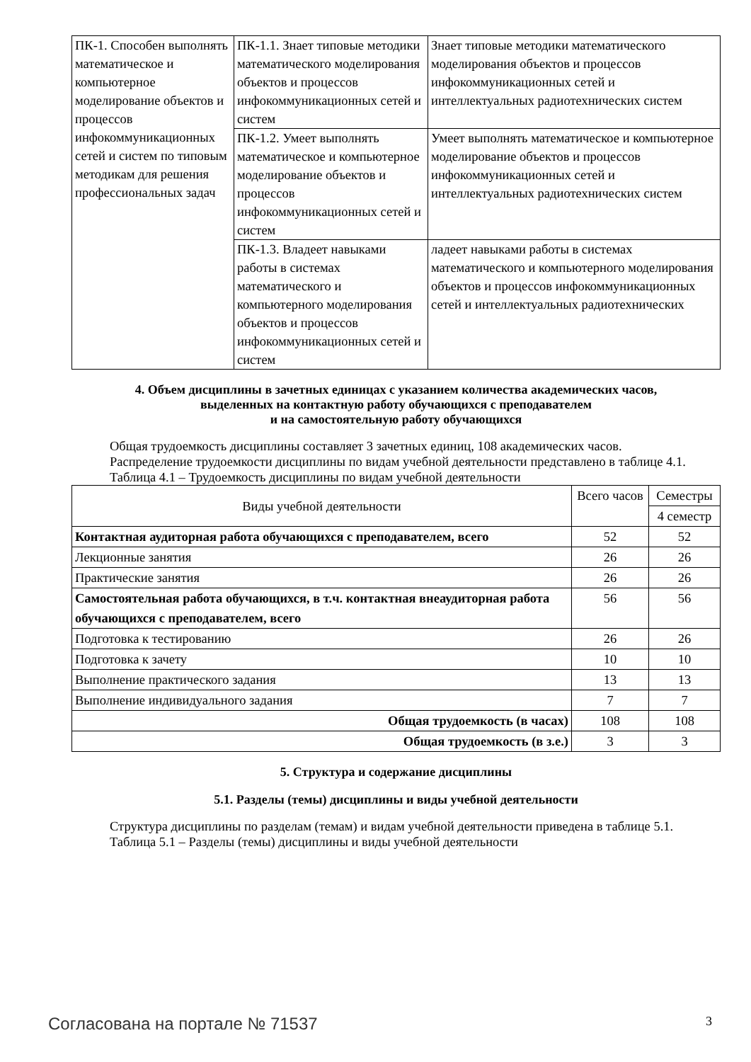| ПК-1. Способен выполнять математическое и компьютерное моделирование объектов и процессов инфокоммуникационных сетей и систем по типовым методикам для решения профессиональных задач | ПК-1.1. Знает типовые методики математического моделирования объектов и процессов инфокоммуникационных сетей и систем | Знает типовые методики математического моделирования объектов и процессов инфокоммуникационных сетей и интеллектуальных радиотехнических систем |
| | ПК-1.2. Умеет выполнять математическое и компьютерное моделирование объектов и процессов инфокоммуникационных сетей и систем | Умеет выполнять математическое и компьютерное моделирование объектов и процессов инфокоммуникационных сетей и интеллектуальных радиотехнических систем |
| | ПК-1.3. Владеет навыками работы в системах математического и компьютерного моделирования объектов и процессов инфокоммуникационных сетей и систем | ладеет навыками работы в системах математического и компьютерного моделирования объектов и процессов инфокоммуникационных сетей и интеллектуальных радиотехнических |
4. Объем дисциплины в зачетных единицах с указанием количества академических часов,
выделенных на контактную работу обучающихся с преподавателем
и на самостоятельную работу обучающихся
Общая трудоемкость дисциплины составляет 3 зачетных единиц, 108 академических часов.
Распределение трудоемкости дисциплины по видам учебной деятельности представлено в таблице 4.1.
Таблица 4.1 – Трудоемкость дисциплины по видам учебной деятельности
| Виды учебной деятельности | Всего часов | Семестры |
| --- | --- | --- |
| | | 4 семестр |
| Контактная аудиторная работа обучающихся с преподавателем, всего | 52 | 52 |
| Лекционные занятия | 26 | 26 |
| Практические занятия | 26 | 26 |
| Самостоятельная работа обучающихся, в т.ч. контактная внеаудиторная работа обучающихся с преподавателем, всего | 56 | 56 |
| Подготовка к тестированию | 26 | 26 |
| Подготовка к зачету | 10 | 10 |
| Выполнение практического задания | 13 | 13 |
| Выполнение индивидуального задания | 7 | 7 |
| Общая трудоемкость (в часах) | 108 | 108 |
| Общая трудоемкость (в з.е.) | 3 | 3 |
5. Структура и содержание дисциплины
5.1. Разделы (темы) дисциплины и виды учебной деятельности
Структура дисциплины по разделам (темам) и видам учебной деятельности приведена в таблице 5.1.
Таблица 5.1 – Разделы (темы) дисциплины и виды учебной деятельности
Согласована на портале № 71537 3